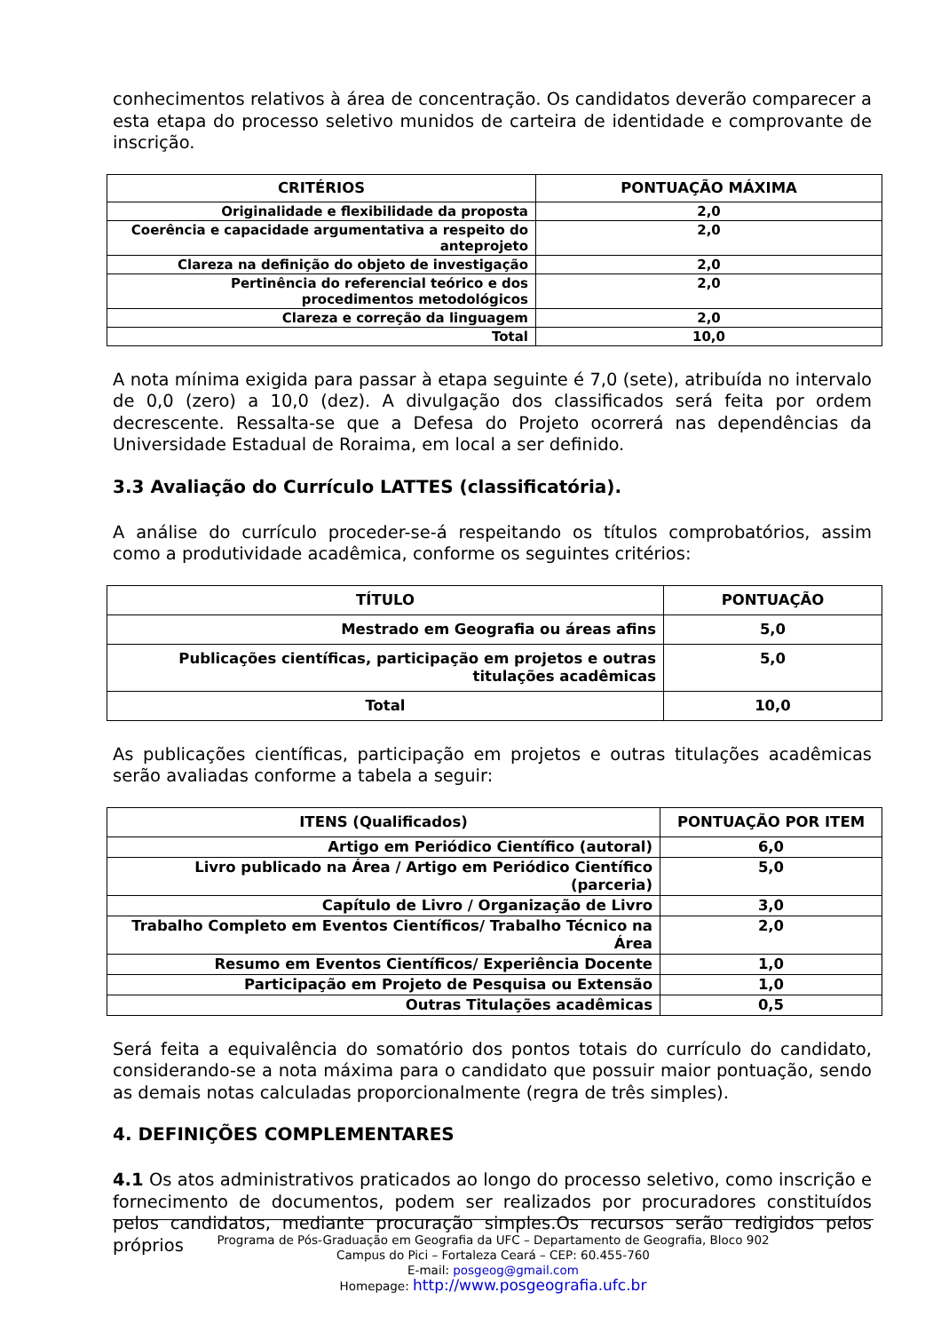conhecimentos relativos à área de concentração. Os candidatos deverão comparecer a esta etapa do processo seletivo munidos de carteira de identidade e comprovante de inscrição.
| CRITÉRIOS | PONTUAÇÃO MÁXIMA |
| --- | --- |
| Originalidade e flexibilidade da proposta | 2,0 |
| Coerência e capacidade argumentativa a respeito do anteprojeto | 2,0 |
| Clareza na definição do objeto de investigação | 2,0 |
| Pertinência do referencial teórico e dos procedimentos metodológicos | 2,0 |
| Clareza e correção da linguagem | 2,0 |
| Total | 10,0 |
A nota mínima exigida para passar à etapa seguinte é 7,0 (sete), atribuída no intervalo de 0,0 (zero) a 10,0 (dez). A divulgação dos classificados será feita por ordem decrescente. Ressalta-se que a Defesa do Projeto ocorrerá nas dependências da Universidade Estadual de Roraima, em local a ser definido.
3.3 Avaliação do Currículo LATTES (classificatória).
A análise do currículo proceder-se-á respeitando os títulos comprobatórios, assim como a produtividade acadêmica, conforme os seguintes critérios:
| TÍTULO | PONTUAÇÃO |
| --- | --- |
| Mestrado em Geografia ou áreas afins | 5,0 |
| Publicações científicas, participação em projetos e outras titulações acadêmicas | 5,0 |
| Total | 10,0 |
As publicações científicas, participação em projetos e outras titulações acadêmicas serão avaliadas conforme a tabela a seguir:
| ITENS (Qualificados) | PONTUAÇÃO POR ITEM |
| --- | --- |
| Artigo em Periódico Científico (autoral) | 6,0 |
| Livro publicado na Área / Artigo em Periódico Científico (parceria) | 5,0 |
| Capítulo de Livro / Organização de Livro | 3,0 |
| Trabalho Completo em Eventos Científicos/ Trabalho Técnico na Área | 2,0 |
| Resumo em Eventos Científicos/ Experiência Docente | 1,0 |
| Participação em Projeto de Pesquisa ou Extensão | 1,0 |
| Outras Titulações acadêmicas | 0,5 |
Será feita a equivalência do somatório dos pontos totais do currículo do candidato, considerando-se a nota máxima para o candidato que possuir maior pontuação, sendo as demais notas calculadas proporcionalmente (regra de três simples).
4. DEFINIÇÕES COMPLEMENTARES
4.1 Os atos administrativos praticados ao longo do processo seletivo, como inscrição e fornecimento de documentos, podem ser realizados por procuradores constituídos pelos candidatos, mediante procuração simples.Os recursos serão redigidos pelos próprios
Programa de Pós-Graduação em Geografia da UFC – Departamento de Geografia, Bloco 902
Campus do Pici – Fortaleza Ceará – CEP: 60.455-760
E-mail: posgeog@gmail.com
Homepage: http://www.posgeografia.ufc.br